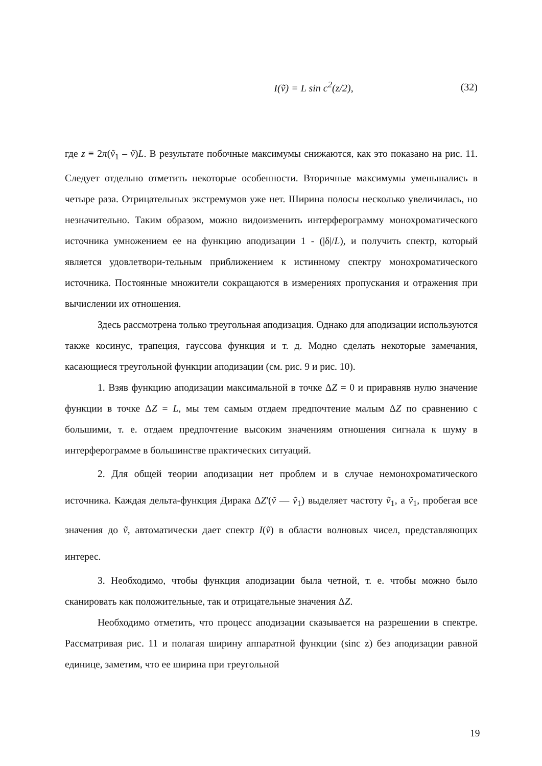I(ṽ) = L sin c<sup>2</sup>(z/2), (32)
где z ≡ 2π(ṽ<sub>1</sub> – ṽ)L. В результате побочные максимумы снижаются, как это показано на рис. 11. Следует отдельно отметить некоторые особенности. Вторичные максимумы уменьшались в четыре раза. Отрицательных экстремумов уже нет. Ширина полосы несколько увеличилась, но незначительно. Таким образом, можно видоизменить интерферограмму монохроматического источника умножением ее на функцию аподизации 1 - (|δ|/L), и получить спектр, который является удовлетвори-тельным приближением к истинному спектру монохроматического источника. Постоянные множители сокращаются в измерениях пропускания и отражения при вычислении их отношения.
Здесь рассмотрена только треугольная аподизация. Однако для аподизации используются также косинус, трапеция, гауссова функция и т. д. Модно сделать некоторые замечания, касающиеся треугольной функции аподизации (см. рис. 9 и рис. 10).
1. Взяв функцию аподизации максимальной в точке ΔZ = 0 и приравняв нулю значение функции в точке ΔZ = L, мы тем самым отдаем предпочтение малым ΔZ по сравнению с большими, т. е. отдаем предпочтение высоким значениям отношения сигнала к шуму в интерферограмме в большинстве практических ситуаций.
2. Для общей теории аподизации нет проблем и в случае немонохроматического источника. Каждая дельта-функция Дирака ΔZ'(ṽ — ṽ<sub>1</sub>) выделяет частоту ṽ<sub>1</sub>, а ṽ<sub>1</sub>, пробегая все значения до ṽ, автоматически дает спектр I(ṽ) в области волновых чисел, представляющих интерес.
3. Необходимо, чтобы функция аподизации была четной, т. е. чтобы можно было сканировать как положительные, так и отрицательные значения ΔZ.
Необходимо отметить, что процесс аподизации сказывается на разрешении в спектре. Рассматривая рис. 11 и полагая ширину аппаратной функции (sinc z) без аподизации равной единице, заметим, что ее ширина при треугольной
19